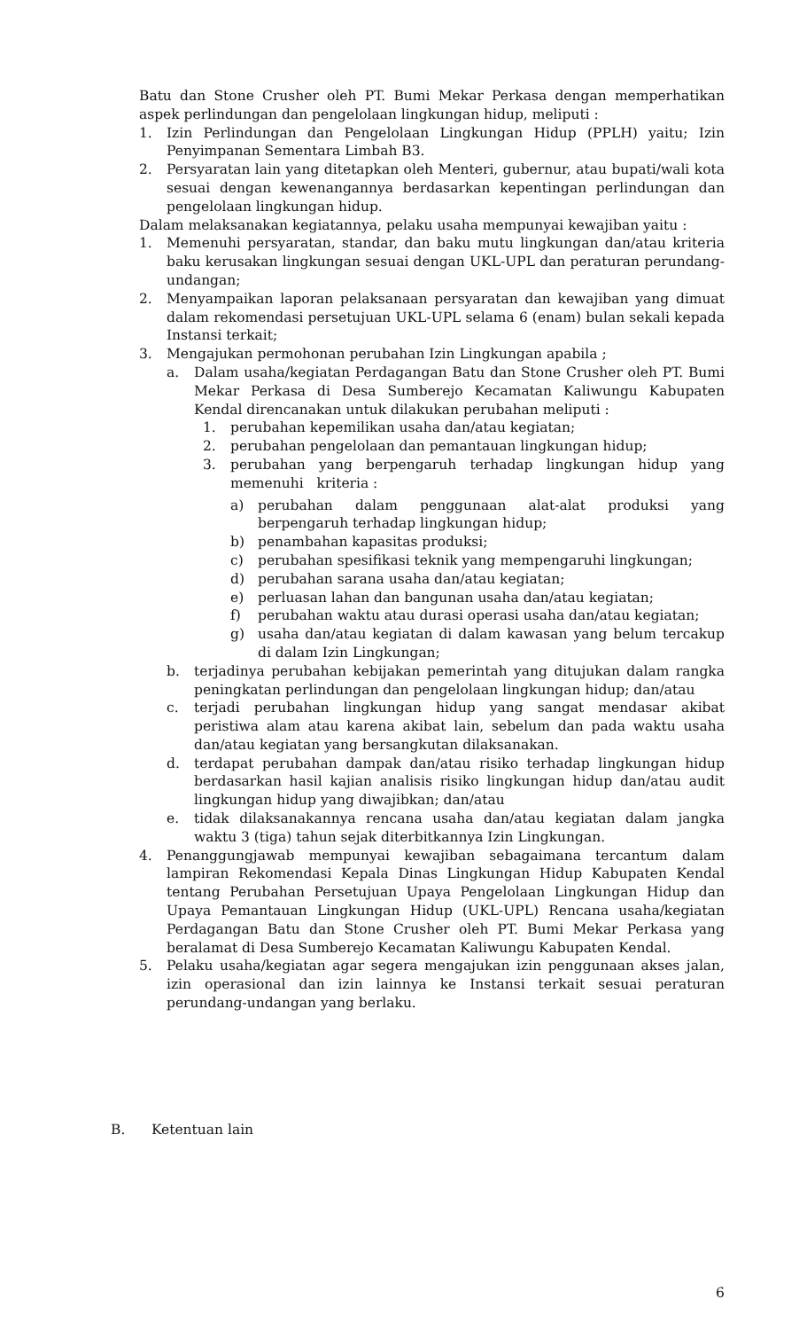Batu dan Stone Crusher oleh PT. Bumi Mekar Perkasa dengan memperhatikan aspek perlindungan dan pengelolaan lingkungan hidup, meliputi :
1. Izin Perlindungan dan Pengelolaan Lingkungan Hidup (PPLH) yaitu; Izin Penyimpanan Sementara Limbah B3.
2. Persyaratan lain yang ditetapkan oleh Menteri, gubernur, atau bupati/wali kota sesuai dengan kewenangannya berdasarkan kepentingan perlindungan dan pengelolaan lingkungan hidup.
Dalam melaksanakan kegiatannya, pelaku usaha mempunyai kewajiban yaitu :
1. Memenuhi persyaratan, standar, dan baku mutu lingkungan dan/atau kriteria baku kerusakan lingkungan sesuai dengan UKL-UPL dan peraturan perundang-undangan;
2. Menyampaikan laporan pelaksanaan persyaratan dan kewajiban yang dimuat dalam rekomendasi persetujuan UKL-UPL selama 6 (enam) bulan sekali kepada Instansi terkait;
3. Mengajukan permohonan perubahan Izin Lingkungan apabila ;
a. Dalam usaha/kegiatan Perdagangan Batu dan Stone Crusher oleh PT. Bumi Mekar Perkasa di Desa Sumberejo Kecamatan Kaliwungu Kabupaten Kendal direncanakan untuk dilakukan perubahan meliputi :
1. perubahan kepemilikan usaha dan/atau kegiatan;
2. perubahan pengelolaan dan pemantauan lingkungan hidup;
3. perubahan yang berpengaruh terhadap lingkungan hidup yang memenuhi kriteria :
a) perubahan dalam penggunaan alat-alat produksi yang berpengaruh terhadap lingkungan hidup;
b) penambahan kapasitas produksi;
c) perubahan spesifikasi teknik yang mempengaruhi lingkungan;
d) perubahan sarana usaha dan/atau kegiatan;
e) perluasan lahan dan bangunan usaha dan/atau kegiatan;
f) perubahan waktu atau durasi operasi usaha dan/atau kegiatan;
g) usaha dan/atau kegiatan di dalam kawasan yang belum tercakup di dalam Izin Lingkungan;
b. terjadinya perubahan kebijakan pemerintah yang ditujukan dalam rangka peningkatan perlindungan dan pengelolaan lingkungan hidup; dan/atau
c. terjadi perubahan lingkungan hidup yang sangat mendasar akibat peristiwa alam atau karena akibat lain, sebelum dan pada waktu usaha dan/atau kegiatan yang bersangkutan dilaksanakan.
d. terdapat perubahan dampak dan/atau risiko terhadap lingkungan hidup berdasarkan hasil kajian analisis risiko lingkungan hidup dan/atau audit lingkungan hidup yang diwajibkan; dan/atau
e. tidak dilaksanakannya rencana usaha dan/atau kegiatan dalam jangka waktu 3 (tiga) tahun sejak diterbitkannya Izin Lingkungan.
4. Penanggungjawab mempunyai kewajiban sebagaimana tercantum dalam lampiran Rekomendasi Kepala Dinas Lingkungan Hidup Kabupaten Kendal tentang Perubahan Persetujuan Upaya Pengelolaan Lingkungan Hidup dan Upaya Pemantauan Lingkungan Hidup (UKL-UPL) Rencana usaha/kegiatan Perdagangan Batu dan Stone Crusher oleh PT. Bumi Mekar Perkasa yang beralamat di Desa Sumberejo Kecamatan Kaliwungu Kabupaten Kendal.
5. Pelaku usaha/kegiatan agar segera mengajukan izin penggunaan akses jalan, izin operasional dan izin lainnya ke Instansi terkait sesuai peraturan perundang-undangan yang berlaku.
B. Ketentuan lain
6